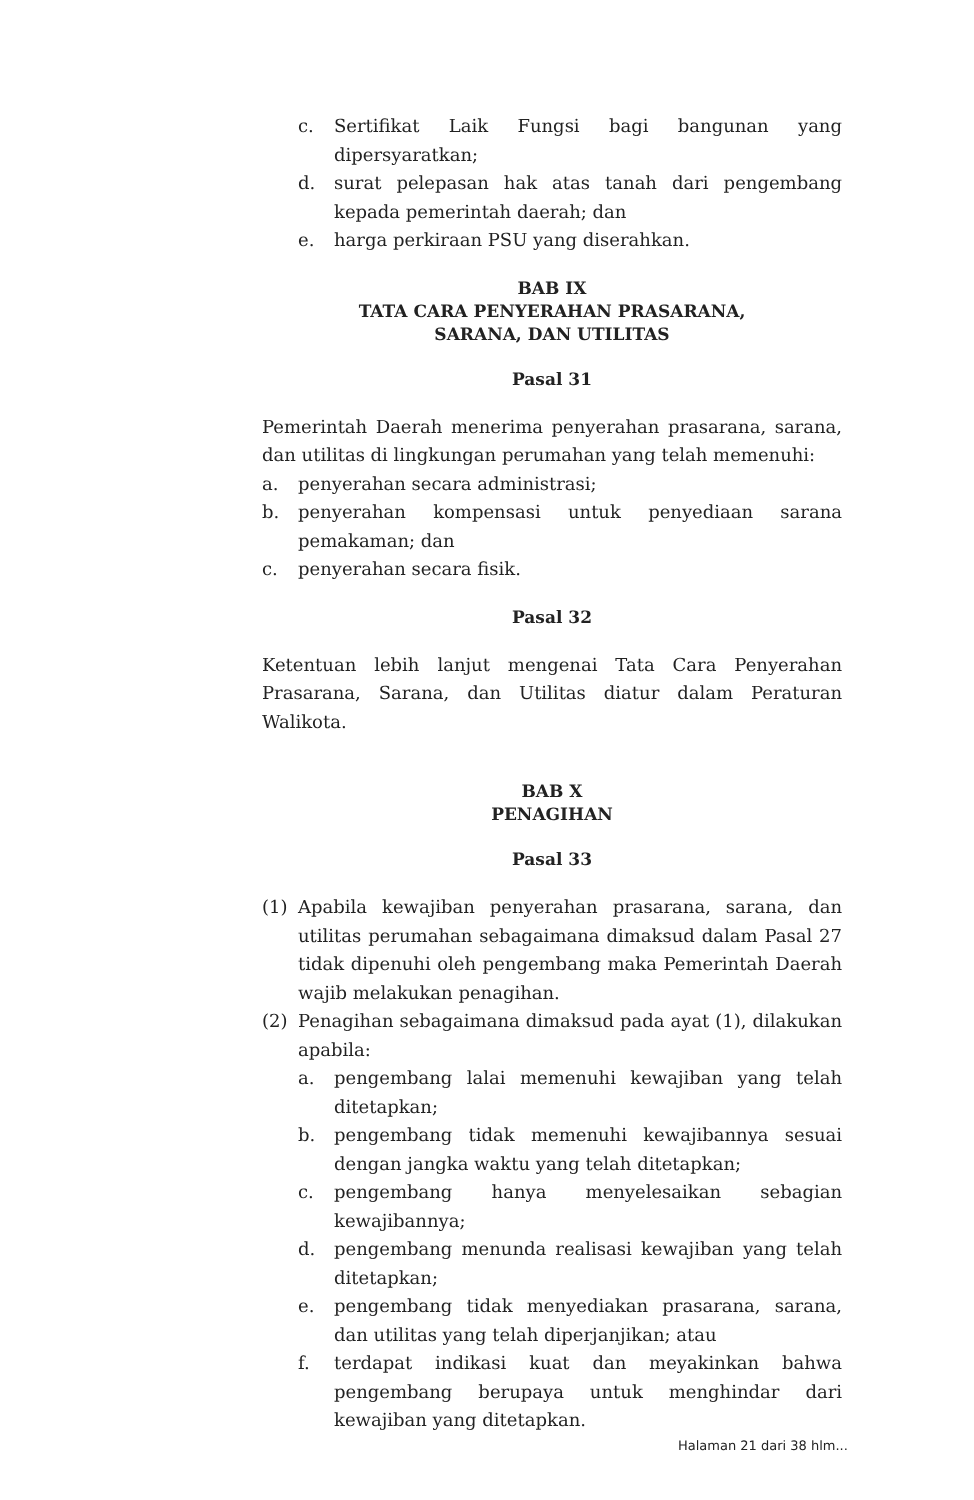c. Sertifikat Laik Fungsi bagi bangunan yang dipersyaratkan;
d. surat pelepasan hak atas tanah dari pengembang kepada pemerintah daerah; dan
e. harga perkiraan PSU yang diserahkan.
BAB IX
TATA CARA PENYERAHAN PRASARANA,
SARANA, DAN UTILITAS
Pasal 31
Pemerintah Daerah menerima penyerahan prasarana, sarana, dan utilitas di lingkungan perumahan yang telah memenuhi:
a. penyerahan secara administrasi;
b. penyerahan kompensasi untuk penyediaan sarana pemakaman; dan
c. penyerahan secara fisik.
Pasal 32
Ketentuan lebih lanjut mengenai Tata Cara Penyerahan Prasarana, Sarana, dan Utilitas diatur dalam Peraturan Walikota.
BAB X
PENAGIHAN
Pasal 33
(1) Apabila kewajiban penyerahan prasarana, sarana, dan utilitas perumahan sebagaimana dimaksud dalam Pasal 27 tidak dipenuhi oleh pengembang maka Pemerintah Daerah wajib melakukan penagihan.
(2) Penagihan sebagaimana dimaksud pada ayat (1), dilakukan apabila:
a. pengembang lalai memenuhi kewajiban yang telah ditetapkan;
b. pengembang tidak memenuhi kewajibannya sesuai dengan jangka waktu yang telah ditetapkan;
c. pengembang hanya menyelesaikan sebagian kewajibannya;
d. pengembang menunda realisasi kewajiban yang telah ditetapkan;
e. pengembang tidak menyediakan prasarana, sarana, dan utilitas yang telah diperjanjikan; atau
f. terdapat indikasi kuat dan meyakinkan bahwa pengembang berupaya untuk menghindar dari kewajiban yang ditetapkan.
Halaman 21 dari 38 hlm...